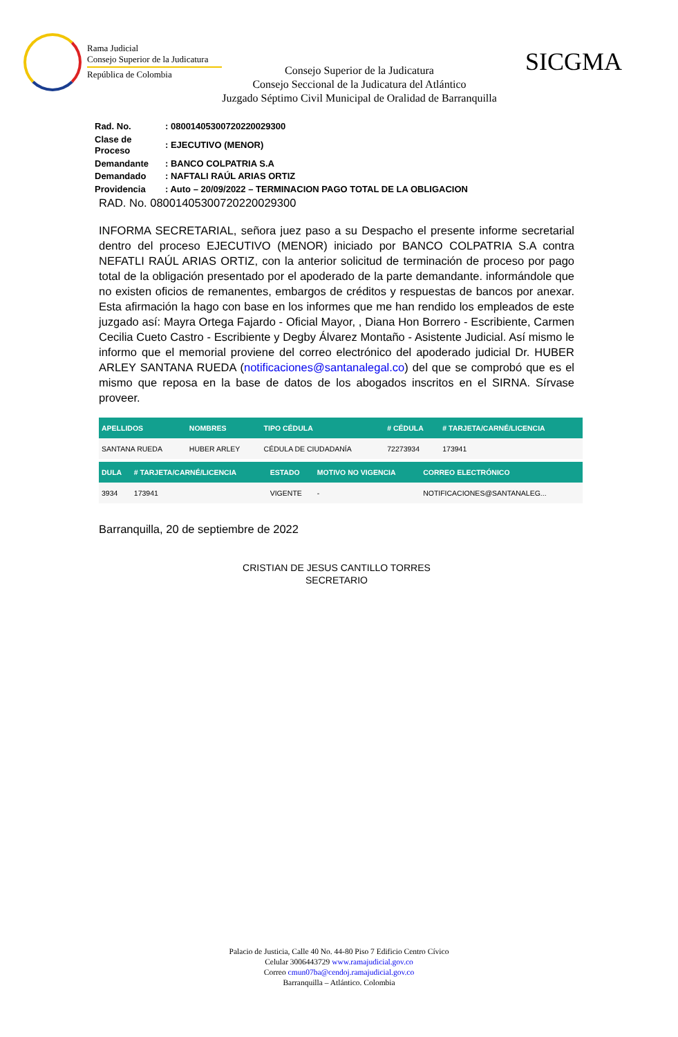Rama Judicial
Consejo Superior de la Judicatura
República de Colombia
Consejo Superior de la Judicatura
Consejo Seccional de la Judicatura del Atlántico
Juzgado Séptimo Civil Municipal de Oralidad de Barranquilla
SICGMA
| Rad. No. | : 08001405300720220029300 |
| Clase de Proceso | : EJECUTIVO (MENOR) |
| Demandante | : BANCO COLPATRIA S.A |
| Demandado | : NAFTALI RAÚL ARIAS ORTIZ |
| Providencia | : Auto – 20/09/2022 – TERMINACION PAGO TOTAL DE LA OBLIGACION |
RAD. No. 08001405300720220029300
INFORMA SECRETARIAL, señora juez paso a su Despacho el presente informe secretarial dentro del proceso EJECUTIVO (MENOR) iniciado por BANCO COLPATRIA S.A contra NEFATLI RAÚL ARIAS ORTIZ, con la anterior solicitud de terminación de proceso por pago total de la obligación presentado por el apoderado de la parte demandante. informándole que no existen oficios de remanentes, embargos de créditos y respuestas de bancos por anexar. Esta afirmación la hago con base en los informes que me han rendido los empleados de este juzgado así: Mayra Ortega Fajardo - Oficial Mayor, , Diana Hon Borrero - Escribiente, Carmen Cecilia Cueto Castro - Escribiente y Degby Álvarez Montaño - Asistente Judicial. Así mismo le informo que el memorial proviene del correo electrónico del apoderado judicial Dr. HUBER ARLEY SANTANA RUEDA (notificaciones@santanalegal.co) del que se comprobó que es el mismo que reposa en la base de datos de los abogados inscritos en el SIRNA. Sírvase proveer.
| APELLIDOS | NOMBRES | TIPO CÉDULA | # CÉDULA | # TARJETA/CARNÉ/LICENCIA |
| --- | --- | --- | --- | --- |
| SANTANA RUEDA | HUBER ARLEY | CÉDULA DE CIUDADANÍA | 72273934 | 173941 |
| DULA | # TARJETA/CARNÉ/LICENCIA | ESTADO | MOTIVO NO VIGENCIA | CORREO ELECTRÓNICO |
| --- | --- | --- | --- | --- |
| 3934 | 173941 | VIGENTE | - | NOTIFICACIONES@SANTANALEG... |
Barranquilla, 20 de septiembre de 2022
CRISTIAN DE JESUS CANTILLO TORRES
SECRETARIO
Palacio de Justicia, Calle 40 No. 44-80 Piso 7 Edificio Centro Cívico
Celular 3006443729 www.ramajudicial.gov.co
Correo cmun07ba@cendoj.ramajudicial.gov.co
Barranquilla – Atlántico. Colombia